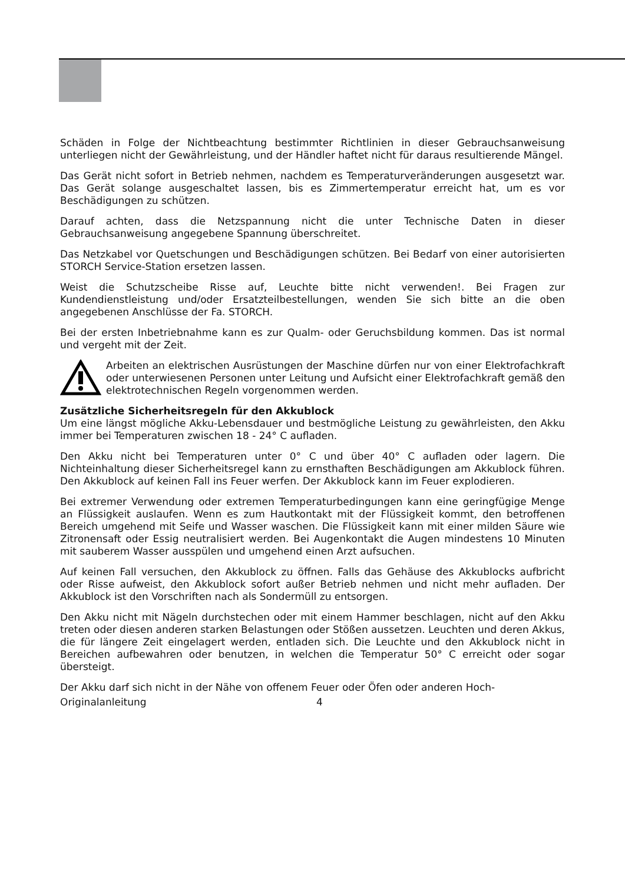Schäden in Folge der Nichtbeachtung bestimmter Richtlinien in dieser Gebrauchsanweisung unterliegen nicht der Gewährleistung, und der Händler haftet nicht für daraus resultierende Mängel.
Das Gerät nicht sofort in Betrieb nehmen, nachdem es Temperaturveränderungen ausgesetzt war. Das Gerät solange ausgeschaltet lassen, bis es Zimmertemperatur erreicht hat, um es vor Beschädigungen zu schützen.
Darauf achten, dass die Netzspannung nicht die unter Technische Daten in dieser Gebrauchsanweisung angegebene Spannung überschreitet.
Das Netzkabel vor Quetschungen und Beschädigungen schützen. Bei Bedarf von einer autorisierten STORCH Service-Station ersetzen lassen.
Weist die Schutzscheibe Risse auf, Leuchte bitte nicht verwenden!. Bei Fragen zur Kundendienstleistung und/oder Ersatzteilbestellungen, wenden Sie sich bitte an die oben angegebenen Anschlüsse der Fa. STORCH.
Bei der ersten Inbetriebnahme kann es zur Qualm- oder Geruchsbildung kommen. Das ist normal und vergeht mit der Zeit.
Arbeiten an elektrischen Ausrüstungen der Maschine dürfen nur von einer Elektrofachkraft oder unterwiesenen Personen unter Leitung und Aufsicht einer Elektrofachkraft gemäß den elektrotechnischen Regeln vorgenommen werden.
Zusätzliche Sicherheitsregeln für den Akkublock
Um eine längst mögliche Akku-Lebensdauer und bestmögliche Leistung zu gewährleisten, den Akku immer bei Temperaturen zwischen 18 - 24° C aufladen.
Den Akku nicht bei Temperaturen unter 0° C und über 40° C aufladen oder lagern. Die Nichteinhaltung dieser Sicherheitsregel kann zu ernsthaften Beschädigungen am Akkublock führen. Den Akkublock auf keinen Fall ins Feuer werfen. Der Akkublock kann im Feuer explodieren.
Bei extremer Verwendung oder extremen Temperaturbedingungen kann eine geringfügige Menge an Flüssigkeit auslaufen. Wenn es zum Hautkontakt mit der Flüssigkeit kommt, den betroffenen Bereich umgehend mit Seife und Wasser waschen. Die Flüssigkeit kann mit einer milden Säure wie Zitronensaft oder Essig neutralisiert werden. Bei Augenkontakt die Augen mindestens 10 Minuten mit sauberem Wasser ausspülen und umgehend einen Arzt aufsuchen.
Auf keinen Fall versuchen, den Akkublock zu öffnen. Falls das Gehäuse des Akkublocks aufbricht oder Risse aufweist, den Akkublock sofort außer Betrieb nehmen und nicht mehr aufladen. Der Akkublock ist den Vorschriften nach als Sondermüll zu entsorgen.
Den Akku nicht mit Nägeln durchstechen oder mit einem Hammer beschlagen, nicht auf den Akku treten oder diesen anderen starken Belastungen oder Stößen aussetzen. Leuchten und deren Akkus, die für längere Zeit eingelagert werden, entladen sich. Die Leuchte und den Akkublock nicht in Bereichen aufbewahren oder benutzen, in welchen die Temperatur 50° C erreicht oder sogar übersteigt.
Der Akku darf sich nicht in der Nähe von offenem Feuer oder Öfen oder anderen Hoch-
Originalanleitung 4